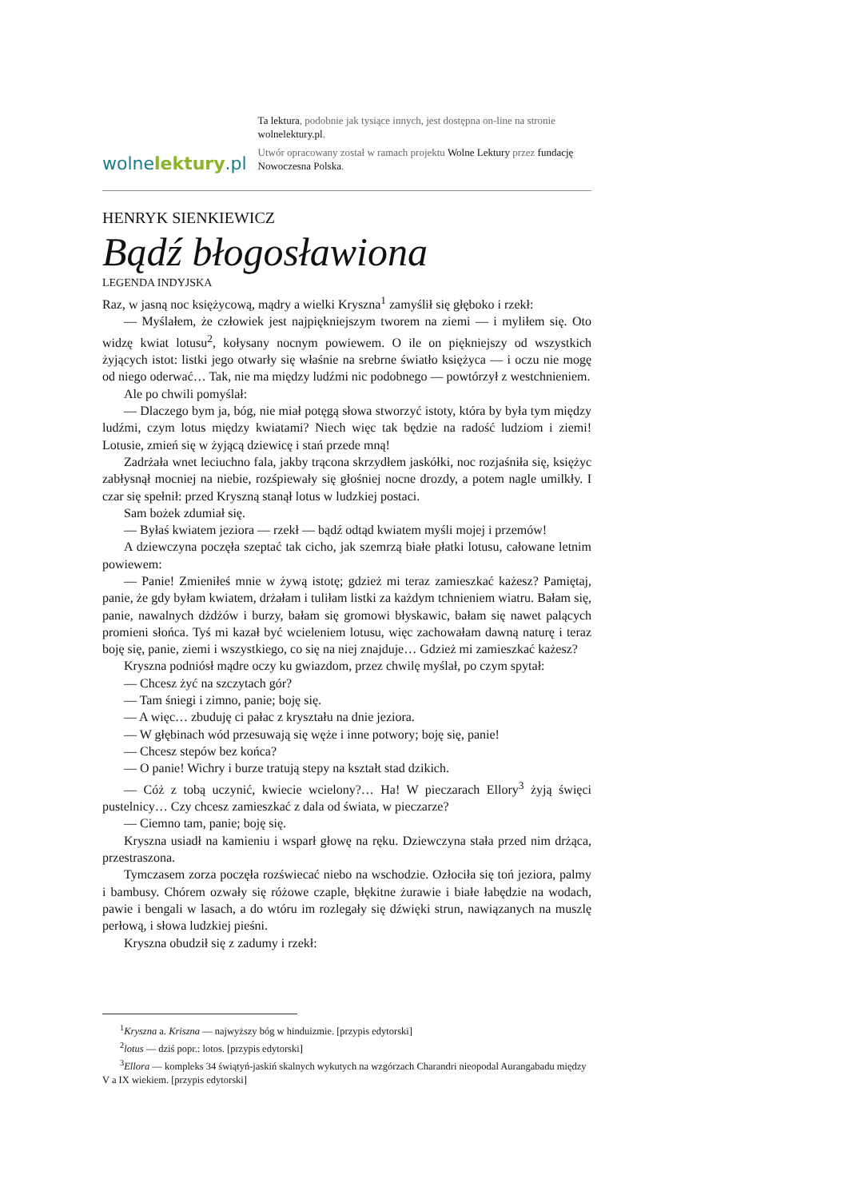wolnelektury.pl
Ta lektura, podobnie jak tysiące innych, jest dostępna on-line na stronie wolnelektury.pl.
Utwór opracowany został w ramach projektu Wolne Lektury przez fundację Nowoczesna Polska.
HENRYK SIENKIEWICZ
Bądź błogosławiona
LEGENDA INDYJSKA
Raz, w jasną noc księżycową, mądry a wielki Kryszna<sup>1</sup> zamyślił się głęboko i rzekł:
— Myślałem, że człowiek jest najpiękniejszym tworem na ziemi — i myliłem się. Oto widzę kwiat lotusu<sup>2</sup>, kołysany nocnym powiewem. O ile on piękniejszy od wszystkich żyjących istot: listki jego otwarły się właśnie na srebrne światło księżyca — i oczu nie mogę od niego oderwać… Tak, nie ma między ludźmi nic podobnego — powtórzył z westchnieniem.
Ale po chwili pomyślał:
— Dlaczego bym ja, bóg, nie miał potęgą słowa stworzyć istoty, która by była tym między ludźmi, czym lotus między kwiatami? Niech więc tak będzie na radość ludziom i ziemi! Lotusie, zmień się w żyjącą dziewicę i stań przede mną!
Zadrżała wnet leciuchno fala, jakby trącona skrzydłem jaskółki, noc rozjaśniła się, księżyc zabłysnął mocniej na niebie, rozśpiewały się głośniej nocne drozdy, a potem nagle umilkły. I czar się spełnił: przed Kryszną stanął lotus w ludzkiej postaci.
Sam bożek zdumiał się.
— Byłaś kwiatem jeziora — rzekł — bądź odtąd kwiatem myśli mojej i przemów!
A dziewczyna poczęła szeptać tak cicho, jak szemrzą białe płatki lotusu, całowane letnim powiewem:
— Panie! Zmieniłeś mnie w żywą istotę; gdzież mi teraz zamieszkać każesz? Pamiętaj, panie, że gdy byłam kwiatem, drżałam i tuliłam listki za każdym tchnieniem wiatru. Bałam się, panie, nawalnych dżdżów i burzy, bałam się gromowi błyskawic, bałam się nawet palących promieni słońca. Tyś mi kazał być wcieleniem lotusu, więc zachowałam dawną naturę i teraz boję się, panie, ziemi i wszystkiego, co się na niej znajduje… Gdzież mi zamieszkać każesz?
Kryszna podniósł mądre oczy ku gwiazdom, przez chwilę myślał, po czym spytał:
— Chcesz żyć na szczytach gór?
— Tam śniegi i zimno, panie; boję się.
— A więc… zbuduję ci pałac z kryształu na dnie jeziora.
— W głębinach wód przesuwają się węże i inne potwory; boję się, panie!
— Chcesz stepów bez końca?
— O panie! Wichry i burze tratują stepy na kształt stad dzikich.
— Cóż z tobą uczynić, kwiecie wcielony?… Ha! W pieczarach Ellory<sup>3</sup> żyją święci pustelnicy… Czy chcesz zamieszkać z dala od świata, w pieczarze?
— Ciemno tam, panie; boję się.
Kryszna usiadł na kamieniu i wsparł głowę na ręku. Dziewczyna stała przed nim drżąca, przestraszona.
Tymczasem zorza poczęła rozświecać niebo na wschodzie. Ozłociła się toń jeziora, palmy i bambusy. Chórem ozwały się różowe czaple, błękitne żurawie i białe łabędzie na wodach, pawie i bengali w lasach, a do wtóru im rozlegały się dźwięki strun, nawiązanych na muszlę perłową, i słowa ludzkiej pieśni.
Kryszna obudził się z zadumy i rzekł:
<sup>1</sup> Kryszna a. Kriszna — najwyższy bóg w hinduizmie. [przypis edytorski]
<sup>2</sup> lotus — dziś popr.: lotos. [przypis edytorski]
<sup>3</sup> Ellora — kompleks 34 świątyń-jaskiń skalnych wykutych na wzgórzach Charandri nieopodal Aurangabadu między V a IX wiekiem. [przypis edytorski]